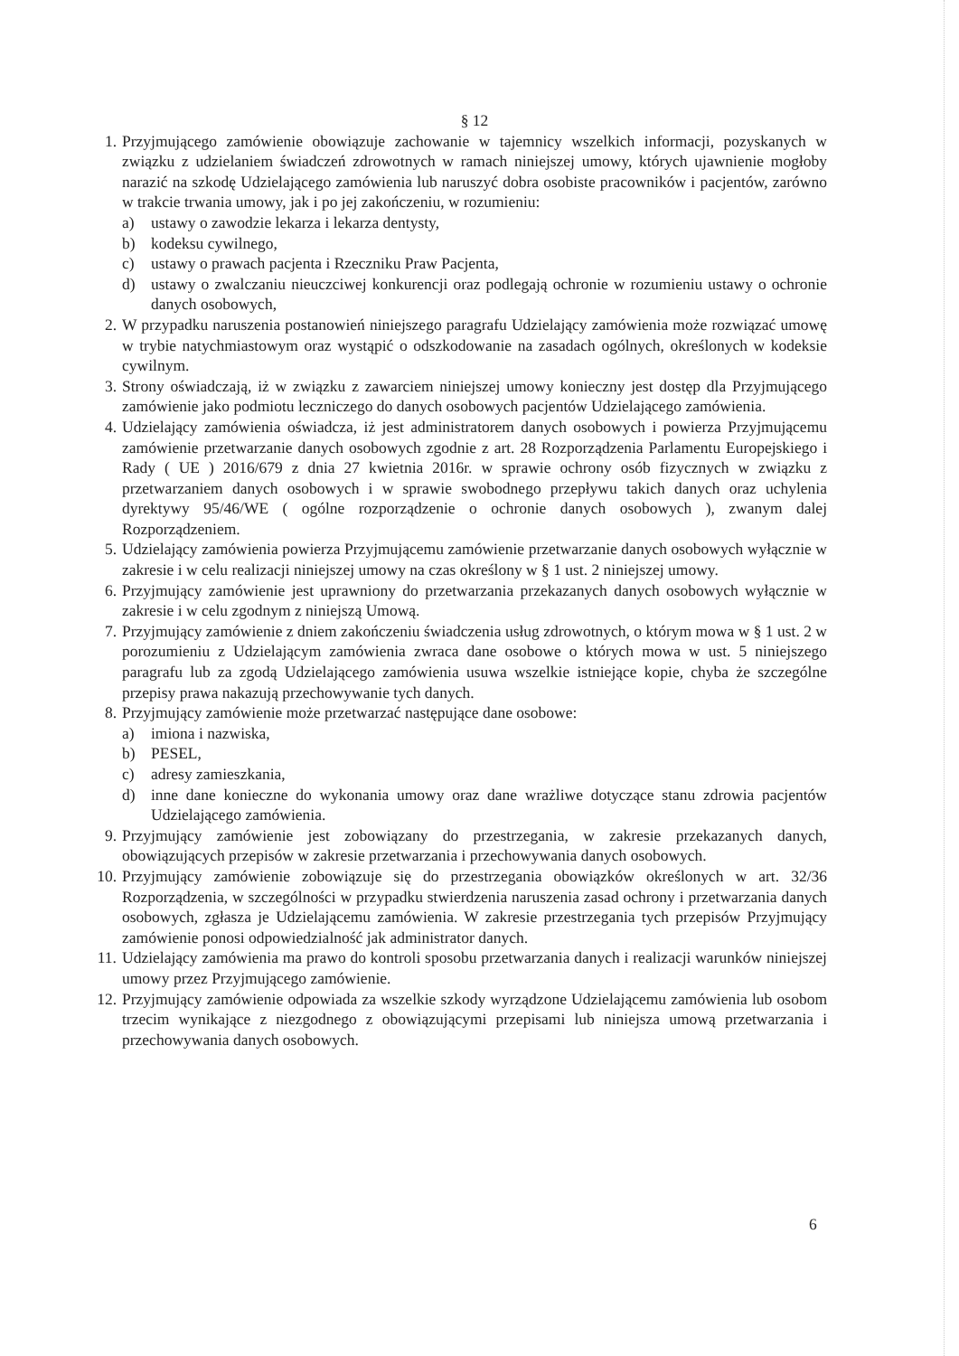§ 12
1. Przyjmującego zamówienie obowiązuje zachowanie w tajemnicy wszelkich informacji, pozyskanych w związku z udzielaniem świadczeń zdrowotnych w ramach niniejszej umowy, których ujawnienie mogłoby narazić na szkodę Udzielającego zamówienia lub naruszyć dobra osobiste pracowników i pacjentów, zarówno w trakcie trwania umowy, jak i po jej zakończeniu, w rozumieniu:
a) ustawy o zawodzie lekarza i lekarza dentysty,
b) kodeksu cywilnego,
c) ustawy o prawach pacjenta i Rzeczniku Praw Pacjenta,
d) ustawy o zwalczaniu nieuczciwej konkurencji oraz podlegają ochronie w rozumieniu ustawy o ochronie danych osobowych,
2. W przypadku naruszenia postanowień niniejszego paragrafu Udzielający zamówienia może rozwiązać umowę w trybie natychmiastowym oraz wystąpić o odszkodowanie na zasadach ogólnych, określonych w kodeksie cywilnym.
3. Strony oświadczają, iż w związku z zawarciem niniejszej umowy konieczny jest dostęp dla Przyjmującego zamówienie jako podmiotu leczniczego do danych osobowych pacjentów Udzielającego zamówienia.
4. Udzielający zamówienia oświadcza, iż jest administratorem danych osobowych i powierza Przyjmującemu zamówienie przetwarzanie danych osobowych zgodnie z art. 28 Rozporządzenia Parlamentu Europejskiego i Rady ( UE ) 2016/679 z dnia 27 kwietnia 2016r. w sprawie ochrony osób fizycznych w związku z przetwarzaniem danych osobowych i w sprawie swobodnego przepływu takich danych oraz uchylenia dyrektywy 95/46/WE ( ogólne rozporządzenie o ochronie danych osobowych ), zwanym dalej Rozporządzeniem.
5. Udzielający zamówienia powierza Przyjmującemu zamówienie przetwarzanie danych osobowych wyłącznie w zakresie i w celu realizacji niniejszej umowy na czas określony w § 1 ust. 2 niniejszej umowy.
6. Przyjmujący zamówienie jest uprawniony do przetwarzania przekazanych danych osobowych wyłącznie w zakresie i w celu zgodnym z niniejszą Umową.
7. Przyjmujący zamówienie z dniem zakończeniu świadczenia usług zdrowotnych, o którym mowa w § 1 ust. 2 w porozumieniu z Udzielającym zamówienia zwraca dane osobowe o których mowa w ust. 5 niniejszego paragrafu lub za zgodą Udzielającego zamówienia usuwa wszelkie istniejące kopie, chyba że szczególne przepisy prawa nakazują przechowywanie tych danych.
8. Przyjmujący zamówienie może przetwarzać następujące dane osobowe:
a) imiona i nazwiska,
b) PESEL,
c) adresy zamieszkania,
d) inne dane konieczne do wykonania umowy oraz dane wrażliwe dotyczące stanu zdrowia pacjentów Udzielającego zamówienia.
9. Przyjmujący zamówienie jest zobowiązany do przestrzegania, w zakresie przekazanych danych, obowiązujących przepisów w zakresie przetwarzania i przechowywania danych osobowych.
10.
Przyjmujący zamówienie zobowiązuje się do przestrzegania obowiązków określonych w art. 32/36 Rozporządzenia, w szczególności w przypadku stwierdzenia naruszenia zasad ochrony i przetwarzania danych osobowych, zgłasza je Udzielającemu zamówienia. W zakresie przestrzegania tych przepisów Przyjmujący zamówienie ponosi odpowiedzialność jak administrator danych.
11.
Udzielający zamówienia ma prawo do kontroli sposobu przetwarzania danych i realizacji warunków niniejszej umowy przez Przyjmującego zamówienie.
12.
Przyjmujący zamówienie odpowiada za wszelkie szkody wyrządzone Udzielającemu zamówienia lub osobom trzecim wynikające z niezgodnego z obowiązującymi przepisami lub niniejsza umową przetwarzania i przechowywania danych osobowych.
6